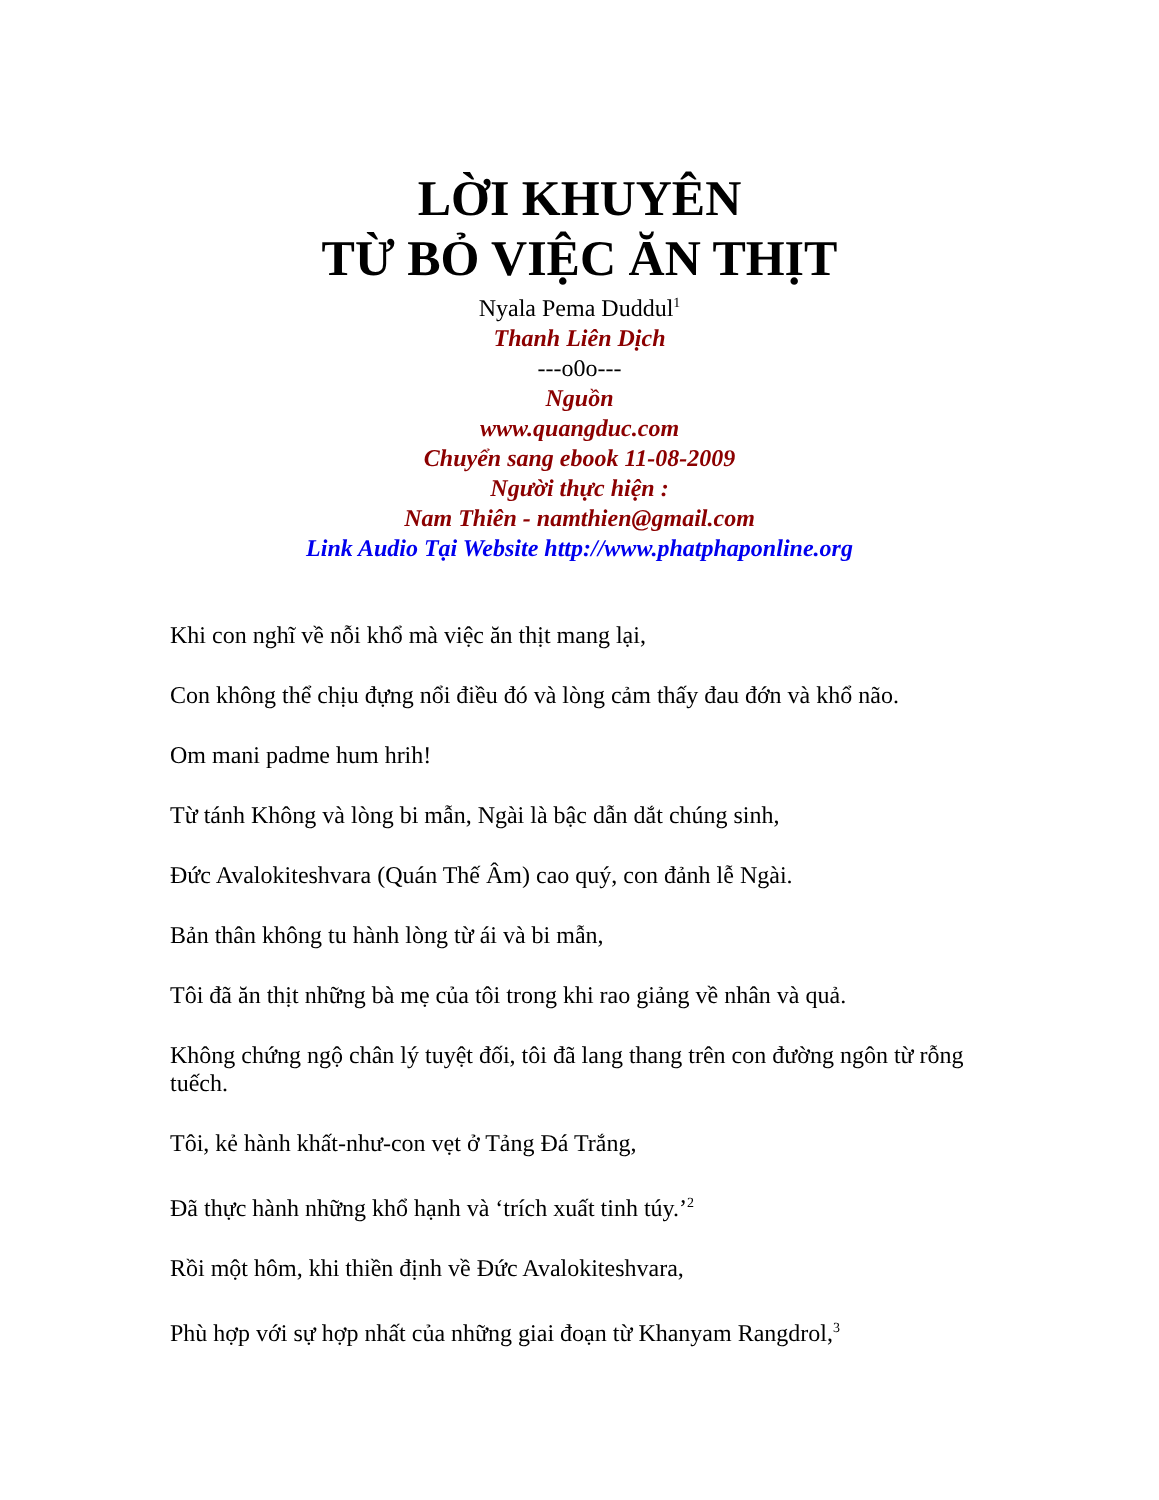LỜI KHUYÊN
TỪ BỎ VIỆC ĂN THỊT
Nyala Pema Duddul<sup>1</sup>
Thanh Liên Dịch
---o0o---
Nguồn
www.quangduc.com
Chuyển sang ebook 11-08-2009
Người thực hiện :
Nam Thiên - namthien@gmail.com
Link Audio Tại Website http://www.phatphaponline.org
Khi con nghĩ về nỗi khổ mà việc ăn thịt mang lại,
Con không thể chịu đựng nổi điều đó và lòng cảm thấy đau đớn và khổ não.
Om mani padme hum hrih!
Từ tánh Không và lòng bi mẫn, Ngài là bậc dẫn dắt chúng sinh,
Đức Avalokiteshvara (Quán Thế Âm) cao quý, con đảnh lễ Ngài.
Bản thân không tu hành lòng từ ái và bi mẫn,
Tôi đã ăn thịt những bà mẹ của tôi trong khi rao giảng về nhân và quả.
Không chứng ngộ chân lý tuyệt đối, tôi đã lang thang trên con đường ngôn từ rỗng tuếch.
Tôi, kẻ hành khất-như-con vẹt ở Tảng Đá Trắng,
Đã thực hành những khổ hạnh và ‘trích xuất tinh túy.’<sup>2</sup>
Rồi một hôm, khi thiền định về Đức Avalokiteshvara,
Phù hợp với sự hợp nhất của những giai đoạn từ Khanyam Rangdrol,<sup>3</sup>